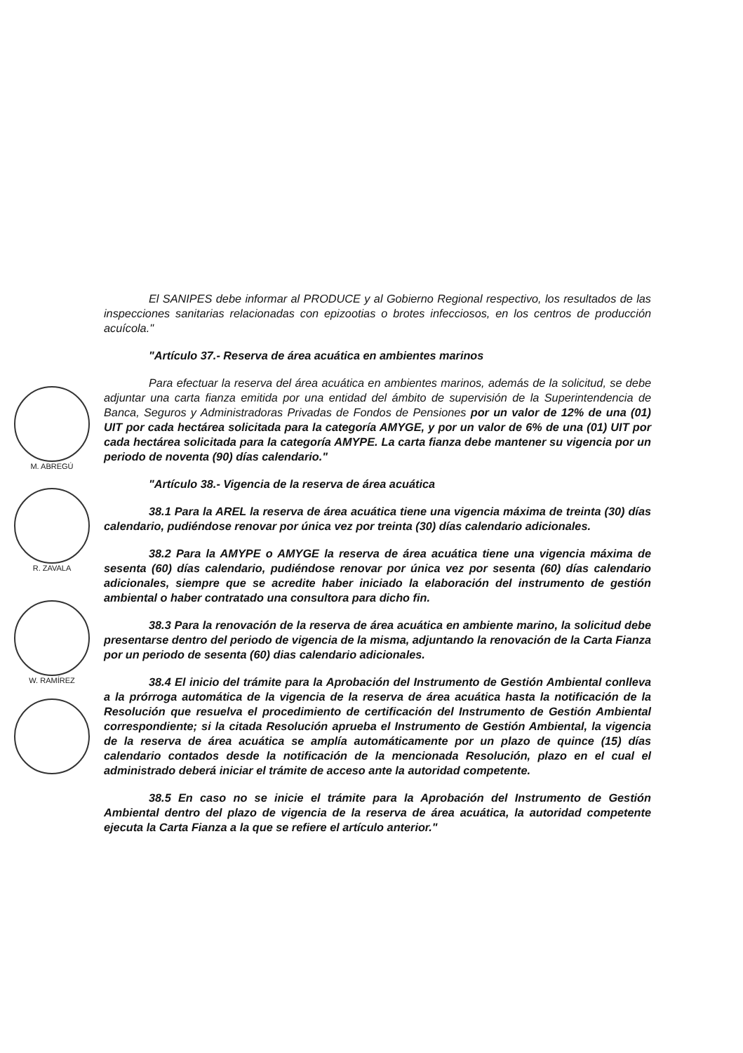M. ABREGÚ
R. ZAVALA
W. RAMÍREZ
El SANIPES debe informar al PRODUCE y al Gobierno Regional respectivo, los resultados de las inspecciones sanitarias relacionadas con epizootias o brotes infecciosos, en los centros de producción acuícola."
"Artículo 37.- Reserva de área acuática en ambientes marinos
Para efectuar la reserva del área acuática en ambientes marinos, además de la solicitud, se debe adjuntar una carta fianza emitida por una entidad del ámbito de supervisión de la Superintendencia de Banca, Seguros y Administradoras Privadas de Fondos de Pensiones por un valor de 12% de una (01) UIT por cada hectárea solicitada para la categoría AMYGE, y por un valor de 6% de una (01) UIT por cada hectárea solicitada para la categoría AMYPE. La carta fianza debe mantener su vigencia por un periodo de noventa (90) días calendario."
"Artículo 38.- Vigencia de la reserva de área acuática
38.1 Para la AREL la reserva de área acuática tiene una vigencia máxima de treinta (30) días calendario, pudiéndose renovar por única vez por treinta (30) días calendario adicionales.
38.2 Para la AMYPE o AMYGE la reserva de área acuática tiene una vigencia máxima de sesenta (60) días calendario, pudiéndose renovar por única vez por sesenta (60) días calendario adicionales, siempre que se acredite haber iniciado la elaboración del instrumento de gestión ambiental o haber contratado una consultora para dicho fin.
38.3 Para la renovación de la reserva de área acuática en ambiente marino, la solicitud debe presentarse dentro del periodo de vigencia de la misma, adjuntando la renovación de la Carta Fianza por un periodo de sesenta (60) dias calendario adicionales.
38.4 El inicio del trámite para la Aprobación del Instrumento de Gestión Ambiental conlleva a la prórroga automática de la vigencia de la reserva de área acuática hasta la notificación de la Resolución que resuelva el procedimiento de certificación del Instrumento de Gestión Ambiental correspondiente; si la citada Resolución aprueba el Instrumento de Gestión Ambiental, la vigencia de la reserva de área acuática se amplía automáticamente por un plazo de quince (15) días calendario contados desde la notificación de la mencionada Resolución, plazo en el cual el administrado deberá iniciar el trámite de acceso ante la autoridad competente.
38.5 En caso no se inicie el trámite para la Aprobación del Instrumento de Gestión Ambiental dentro del plazo de vigencia de la reserva de área acuática, la autoridad competente ejecuta la Carta Fianza a la que se refiere el artículo anterior."